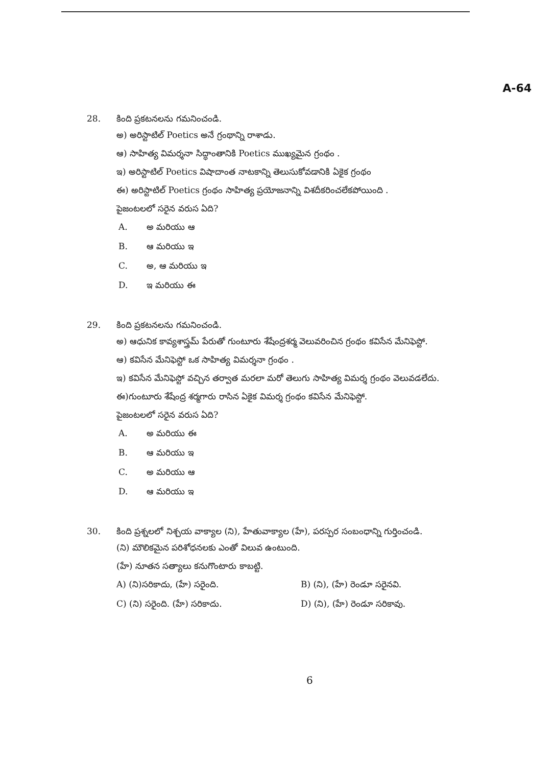A-64
28. కింది ప్రకటనలను గమనించండి.
అ) అరిస్టాటిల్ Poetics అనే గ్రంథాన్ని రాశాడు.
ఆ) సాహిత్య విమర్శనా సిద్ధాంతానికి Poetics ముఖ్యమైన గ్రంథం .
ఇ) అరిస్టాటిల్ Poetics విషాదాంత నాటకాన్ని తెలుసుకోవడానికి ఏకైక గ్రంథం
ఈ) అరిస్టాటిల్ Poetics గ్రంథం సాహిత్య ప్రయోజనాన్ని విశదీకరించలేకపోయింది .
పైజంటలలో సరైన వరుస ఏది?
A. అ మరియు ఆ
B. ఆ మరియు ఇ
C. అ, ఆ మరియు ఇ
D. ఇ మరియు ఈ
29. కింది ప్రకటనలను గమనించండి.
అ) ఆధునిక కావ్యశాస్త్రమ్ పేరుతో గుంటూరు శేషేంద్రశర్మ వెలువరించిన గ్రంథం కవిసేన మేనిఫెస్టో.
ఆ) కవిసేన మేనిఫెస్టో ఒక సాహిత్య విమర్శనా గ్రంథం .
ఇ) కవిసేన మేనిఫెస్టో వచ్చిన తర్వాత మరలా మరో తెలుగు సాహిత్య విమర్శ గ్రంథం వెలువడలేదు.
ఈ)గుంటూరు శేషేంద్ర శర్మగారు రాసిన ఏకైక విమర్శ గ్రంథం కవిసేన మేనిఫెస్టో.
పైజంటలలో సరైన వరుస ఏది?
A. అ మరియు ఈ
B. ఆ మరియు ఇ
C. అ మరియు ఆ
D. ఆ మరియు ఇ
30. కింది ప్రశ్నలలో నిశ్చయ వాక్యాల (ని), హేతువాక్యాల (హే), పరస్పర సంబంధాన్ని గుర్తించండి.
(ని) మౌలికమైన పరిశోధనలకు ఎంతో విలువ ఉంటుంది.
(హే) నూతన సత్యాలు కనుగొంటారు కాబట్టి.
A) (ని)సరికాదు, (హే) సరైంది. B) (ని), (హే) రెండూ సరైనవి.
C) (ని) సరైంది. (హే) సరికాదు. D) (ని), (హే) రెండూ సరికావు.
6